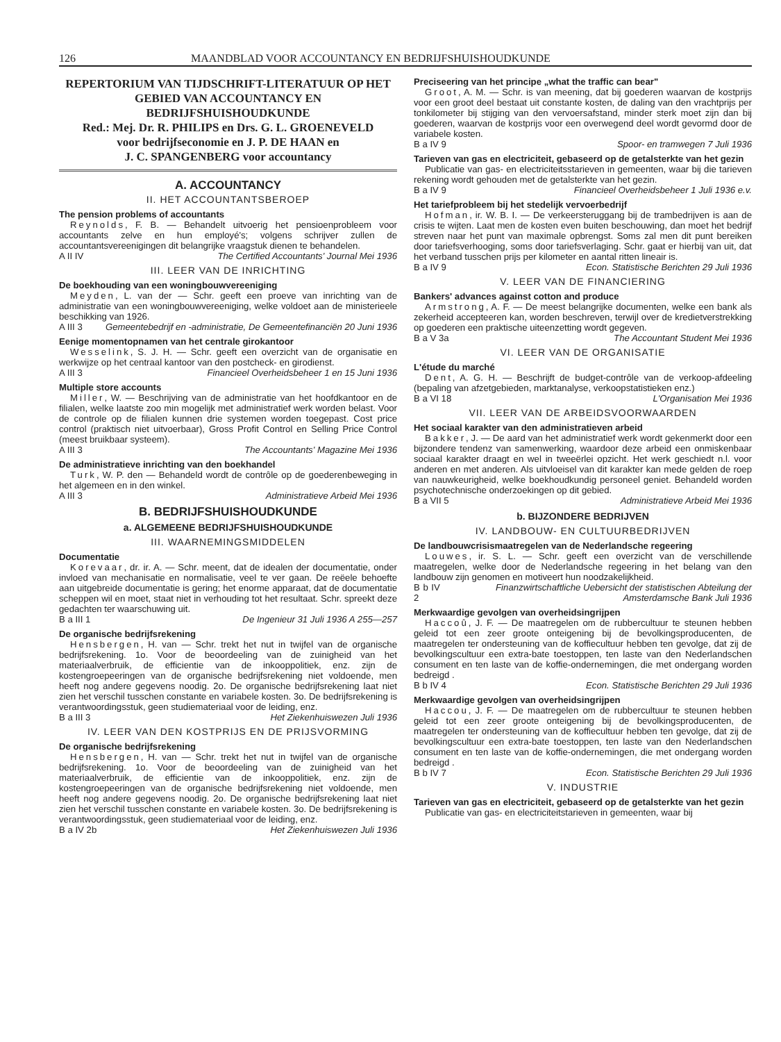126 MAANDBLAD VOOR ACCOUNTANCY EN BEDRIJFSHUISHOUDKUNDE
REPERTORIUM VAN TIJDSCHRIFT-LITERATUUR OP HET GEBIED VAN ACCOUNTANCY EN BEDRIJFSHUISHOUDKUNDE
Red.: Mej. Dr. R. PHILIPS en Drs. G. L. GROENEVELD
voor bedrijfseconomie en J. P. DE HAAN en
J. C. SPANGENBERG voor accountancy
A. ACCOUNTANCY
II. HET ACCOUNTANTSBEROEP
The pension problems of accountants
Reynolds, F. B. — Behandelt uitvoerig het pensioenprobleem voor accountants zelve en hun employé's; volgens schrijver zullen de accountantsvereenigingen dit belangrijke vraagstuk dienen te behandelen.
A II IV The Certified Accountants' Journal Mei 1936
III. LEER VAN DE INRICHTING
De boekhouding van een woningbouwvereeniging
Meyden, L. van der — Schr. geeft een proeve van inrichting van de administratie van een woningbouwvereeniging, welke voldoet aan de ministerieele beschikking van 1926.
A III 3 Gemeentebedrijf en -administratie, De Gemeentefinanciën 20 Juni 1936
Eenige momentopnamen van het centrale girokantoor
Wesselink, S. J. H. — Schr. geeft een overzicht van de organisatie en werkwijze op het centraal kantoor van den postcheck- en girodienst.
A III 3 Financieel Overheidsbeheer 1 en 15 Juni 1936
Multiple store accounts
Miller, W. — Beschrijving van de administratie van het hoofdkantoor en de filialen, welke laatste zoo min mogelijk met administratief werk worden belast. Voor de controle op de filialen kunnen drie systemen worden toegepast. Cost price control (praktisch niet uitvoerbaar), Gross Profit Control en Selling Price Control (meest bruikbaar systeem).
A III 3 The Accountants' Magazine Mei 1936
De administratieve inrichting van den boekhandel
Turk, W. P. den — Behandeld wordt de contrôle op de goederenbeweging in het algemeen en in den winkel.
A III 3 Administratieve Arbeid Mei 1936
B. BEDRIJFSHUISHOUDKUNDE
a. ALGEMEENE BEDRIJFSHUISHOUDKUNDE
III. WAARNEMINGSMIDDELEN
Documentatie
Korevaar, dr. ir. A. — Schr. meent, dat de idealen der documentatie, onder invloed van mechanisatie en normalisatie, veel te ver gaan. De reëele behoefte aan uitgebreide documentatie is gering; het enorme apparaat, dat de documentatie scheppen wil en moet, staat niet in verhouding tot het resultaat. Schr. spreekt deze gedachten ter waarschuwing uit.
B a III 1 De Ingenieur 31 Juli 1936 A 255—257
De organische bedrijfsrekening
Hensbergen, H. van — Schr. trekt het nut in twijfel van de organische bedrijfsrekening. 1o. Voor de beoordeeling van de zuinigheid van het materiaalverbruik, de efficientie van de inkooppolitiek, enz. zijn de kostengroepeeringen van de organische bedrijfsrekening niet voldoende, men heeft nog andere gegevens noodig. 2o. De organische bedrijfsrekening laat niet zien het verschil tusschen constante en variabele kosten. 3o. De bedrijfsrekening is verantwoordingsstuk, geen studiemateriaal voor de leiding, enz.
B a III 3 Het Ziekenhuiswezen Juli 1936
IV. LEER VAN DEN KOSTPRIJS EN DE PRIJSVORMING
De organische bedrijfsrekening
Hensbergen, H. van — Schr. trekt het nut in twijfel van de organische bedrijfsrekening. 1o. Voor de beoordeeling van de zuinigheid van het materiaalverbruik, de efficientie van de inkooppolitiek, enz. zijn de kostengroepeeringen van de organische bedrijfsrekening niet voldoende, men heeft nog andere gegevens noodig. 2o. De organische bedrijfsrekening laat niet zien het verschil tusschen constante en variabele kosten. 3o. De bedrijfsrekening is verantwoordingsstuk, geen studiemateriaal voor de leiding, enz.
B a IV 2b Het Ziekenhuiswezen Juli 1936
Preciseering van het principe „what the traffic can bear"
Groot, A. M. — Schr. is van meening, dat bij goederen waarvan de kostprijs voor een groot deel bestaat uit constante kosten, de daling van den vrachtprijs per tonkilometer bij stijging van den vervoersafstand, minder sterk moet zijn dan bij goederen, waarvan de kostprijs voor een overwegend deel wordt gevormd door de variabele kosten.
B a IV 9 Spoor- en tramwegen 7 Juli 1936
Tarieven van gas en electriciteit, gebaseerd op de getalsterkte van het gezin
Publicatie van gas- en electriciteitsstarieven in gemeenten, waar bij die tarieven rekening wordt gehouden met de getalsterkte van het gezin.
B a IV 9 Financieel Overheidsbeheer 1 Juli 1936 e.v.
Het tariefprobleem bij het stedelijk vervoerbedrijf
Hofman, ir. W. B. I. — De verkeersteruggang bij de trambedrijven is aan de crisis te wijten. Laat men de kosten even buiten beschouwing, dan moet het bedrijf streven naar het punt van maximale opbrengst. Soms zal men dit punt bereiken door tariefsverhooging, soms door tariefsverlaging. Schr. gaat er hierbij van uit, dat het verband tusschen prijs per kilometer en aantal ritten lineair is.
B a IV 9 Econ. Statistische Berichten 29 Juli 1936
V. LEER VAN DE FINANCIERING
Bankers' advances against cotton and produce
Armstrong, A. F. — De meest belangrijke documenten, welke een bank als zekerheid accepteeren kan, worden beschreven, terwijl over de kredietverstrekking op goederen een praktische uiteenzetting wordt gegeven.
B a V 3a The Accountant Student Mei 1936
VI. LEER VAN DE ORGANISATIE
L'étude du marché
Dent, A. G. H. — Beschrijft de budget-contrôle van de verkoop-afdeeling (bepaling van afzetgebieden, marktanalyse, verkoopstatistieken enz.)
B a VI 18 L'Organisation Mei 1936
VII. LEER VAN DE ARBEIDSVOORWAARDEN
Het sociaal karakter van den administratieven arbeid
Bakker, J. — De aard van het administratief werk wordt gekenmerkt door een bijzondere tendenz van samenwerking, waardoor deze arbeid een onmiskenbaar sociaal karakter draagt en wel in tweeërlei opzicht. Het werk geschiedt n.l. voor anderen en met anderen. Als uitvloeisel van dit karakter kan mede gelden de roep van nauwkeurigheid, welke boekhoudkundig personeel geniet. Behandeld worden psychotechnische onderzoekingen op dit gebied.
B a VII 5 Administratieve Arbeid Mei 1936
b. BIJZONDERE BEDRIJVEN
IV. LANDBOUW- EN CULTUURBEDRIJVEN
De landbouwcrisismaatregelen van de Nederlandsche regeering
Louwes, ir. S. L. — Schr. geeft een overzicht van de verschillende maatregelen, welke door de Nederlandsche regeering in het belang van den landbouw zijn genomen en motiveert hun noodzakelijkheid.
B b IV 2 Finanzwirtschaftliche Uebersicht der statistischen Abteilung der Amsterdamsche Bank Juli 1936
Merkwaardige gevolgen van overheidsingrijpen
Haccoû, J. F. — De maatregelen om de rubbercultuur te steunen hebben geleid tot een zeer groote onteigening bij de bevolkingsproducenten, de maatregelen ter ondersteuning van de koffiecultuur hebben ten gevolge, dat zij de bevolkingscultuur een extra-bate toestoppen, ten laste van den Nederlandschen consument en ten laste van de koffie-ondernemingen, die met ondergang worden bedreigd .
B b IV 4 Econ. Statistische Berichten 29 Juli 1936
Merkwaardige gevolgen van overheidsingrijpen
Haccou, J. F. — De maatregelen om de rubbercultuur te steunen hebben geleid tot een zeer groote onteigening bij de bevolkingsproducenten, de maatregelen ter ondersteuning van de koffiecultuur hebben ten gevolge, dat zij de bevolkingscultuur een extra-bate toestoppen, ten laste van den Nederlandschen consument en ten laste van de koffie-ondernemingen, die met ondergang worden bedreigd .
B b IV 7 Econ. Statistische Berichten 29 Juli 1936
V. INDUSTRIE
Tarieven van gas en electriciteit, gebaseerd op de getalsterkte van het gezin
Publicatie van gas- en electriciteitstarieven in gemeenten, waar bij